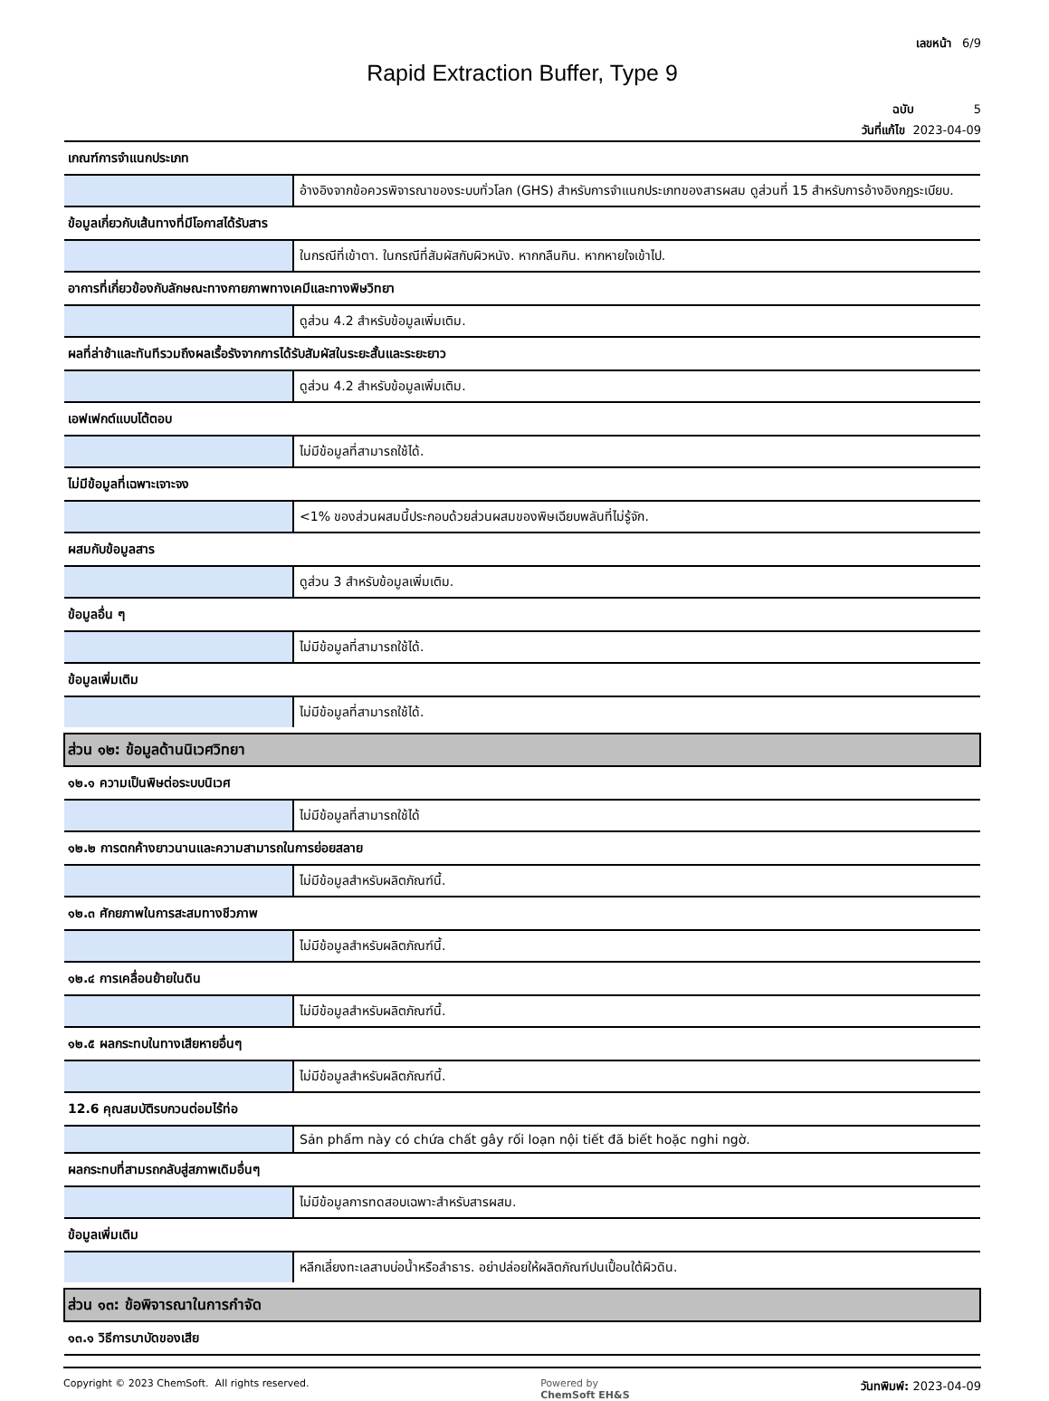เลขหน้า 6/9
Rapid Extraction Buffer, Type 9
ฉบับ 5
วันที่แก้ไข 2023-04-09
| เกณฑ์การจำแนกประเภท | |
| | อ้างอิงจากข้อควรพิจารณาของระบบทั่วโลก (GHS) สำหรับการจำแนกประเภทของสารผสม ดูส่วนที่ 15 สำหรับการอ้างอิงกฎระเบียบ. |
| ข้อมูลเกี่ยวกับเส้นทางที่มีโอกาสได้รับสาร | |
| | ในกรณีที่เข้าตา. ในกรณีที่สัมผัสกับผิวหนัง. หากกลืนกิน. หากหายใจเข้าไป. |
| อาการที่เกี่ยวข้องกับลักษณะทางกายภาพทางเคมีและทางพิษวิทยา | |
| | ดูส่วน 4.2 สำหรับข้อมูลเพิ่มเติม. |
| ผลที่ล่าช้าและทันทีรวมถึงผลเรื้อรังจากการได้รับสัมผัสในระยะสั้นและระยะยาว | |
| | ดูส่วน 4.2 สำหรับข้อมูลเพิ่มเติม. |
| เอฟเฟกต์แบบโต้ตอบ | |
| | ไม่มีข้อมูลที่สามารถใช้ได้. |
| ไม่มีข้อมูลที่เฉพาะเจาะจง | |
| | <1% ของส่วนผสมนี้ประกอบด้วยส่วนผสมของพิษเฉียบพลันที่ไม่รู้จัก. |
| ผสมกับข้อมูลสาร | |
| | ดูส่วน 3 สำหรับข้อมูลเพิ่มเติม. |
| ข้อมูลอื่น ๆ | |
| | ไม่มีข้อมูลที่สามารถใช้ได้. |
| ข้อมูลเพิ่มเติม | |
| | ไม่มีข้อมูลที่สามารถใช้ได้. |
| ส่วน ๑๒: ข้อมูลด้านนิเวศวิทยา | |
| ๑๒.๑ ความเป็นพิษต่อระบบนิเวศ | |
| | ไม่มีข้อมูลที่สามารถใช้ได้ |
| ๑๒.๒ การตกค้างยาวนานและความสามารถในการย่อยสลาย | |
| | ไม่มีข้อมูลสำหรับผลิตภัณฑ์นี้. |
| ๑๒.๓ ศักยภาพในการสะสมทางชีวภาพ | |
| | ไม่มีข้อมูลสำหรับผลิตภัณฑ์นี้. |
| ๑๒.๔ การเคลื่อนย้ายในดิน | |
| | ไม่มีข้อมูลสำหรับผลิตภัณฑ์นี้. |
| ๑๒.๕ ผลกระทบในทางเสียหายอื่นๆ | |
| | ไม่มีข้อมูลสำหรับผลิตภัณฑ์นี้. |
| 12.6 คุณสมบัติรบกวนต่อมไร้ท่อ | |
| | Sản phẩm này có chứa chất gây rối loạn nội tiết đã biết hoặc nghi ngờ. |
| ผลกระทบที่สามรถกลับสู่สภาพเดิมอื่นๆ | |
| | ไม่มีข้อมูลการทดสอบเฉพาะสำหรับสารผสม. |
| ข้อมูลเพิ่มเติม | |
| | หลีกเลี่ยงทะเลสาบบ่อน้ำหรือลำธาร. อย่าปล่อยให้ผลิตภัณฑ์ปนเปื้อนใต้ผิวดิน. |
| ส่วน ๑๓: ข้อพิจารณาในการกำจัด | |
| ๑๓.๑ วิธีการบาบัดของเสีย | |
Copyright © 2023 ChemSoft. All rights reserved. Powered by
ChemSoft EH&S วันทพิมพ์: 2023-04-09